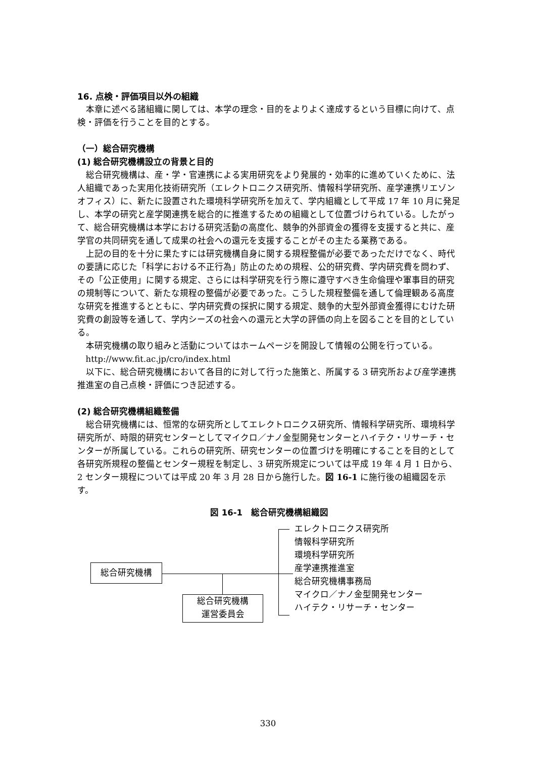16. 点検・評価項目以外の組織
本章に述べる諸組織に関しては、本学の理念・目的をよりよく達成するという目標に向けて、点検・評価を行うことを目的とする。
（一）総合研究機構
(1) 総合研究機構設立の背景と目的
総合研究機構は、産・学・官連携による実用研究をより発展的・効率的に進めていくために、法人組織であった実用化技術研究所（エレクトロニクス研究所、情報科学研究所、産学連携リエゾンオフィス）に、新たに設置された環境科学研究所を加えて、学内組織として平成 17 年 10 月に発足し、本学の研究と産学関連携を総合的に推進するための組織として位置づけられている。したがって、総合研究機構は本学における研究活動の高度化、競争的外部資金の獲得を支援すると共に、産学官の共同研究を通して成果の社会への還元を支援することがその主たる業務である。
上記の目的を十分に果たすには研究機構自身に関する規程整備が必要であっただけでなく、時代の要請に応じた「科学における不正行為」防止のための規程、公的研究費、学内研究費を問わず、その「公正使用」に関する規定、さらには科学研究を行う際に遵守すべき生命倫理や軍事目的研究の規制等について、新たな規程の整備が必要であった。こうした規程整備を通して倫理観ある高度な研究を推進するとともに、学内研究費の採択に関する規定、競争的大型外部資金獲得にむけた研究費の創設等を通して、学内シーズの社会への還元と大学の評価の向上を図ることを目的としている。
本研究機構の取り組みと活動についてはホームページを開設して情報の公開を行っている。
http://www.fit.ac.jp/cro/index.html
以下に、総合研究機構において各目的に対して行った施策と、所属する 3 研究所および産学連携推進室の自己点検・評価につき記述する。
(2) 総合研究機構組織整備
総合研究機構には、恒常的な研究所としてエレクトロニクス研究所、情報科学研究所、環境科学研究所が、時限的研究センターとしてマイクロ／ナノ金型開発センターとハイテク・リサーチ・センターが所属している。これらの研究所、研究センターの位置づけを明確にすることを目的として各研究所規程の整備とセンター規程を制定し、3 研究所規定については平成 19 年 4 月 1 日から、2 センター規程については平成 20 年 3 月 28 日から施行した。図 16-1 に施行後の組織図を示す。
図 16-1　総合研究機構組織図
総合研究機構
総合研究機構
運営委員会
エレクトロニクス研究所
情報科学研究所
環境科学研究所
産学連携推進室
総合研究機構事務局
マイクロ／ナノ金型開発センター
ハイテク・リサーチ・センター
330